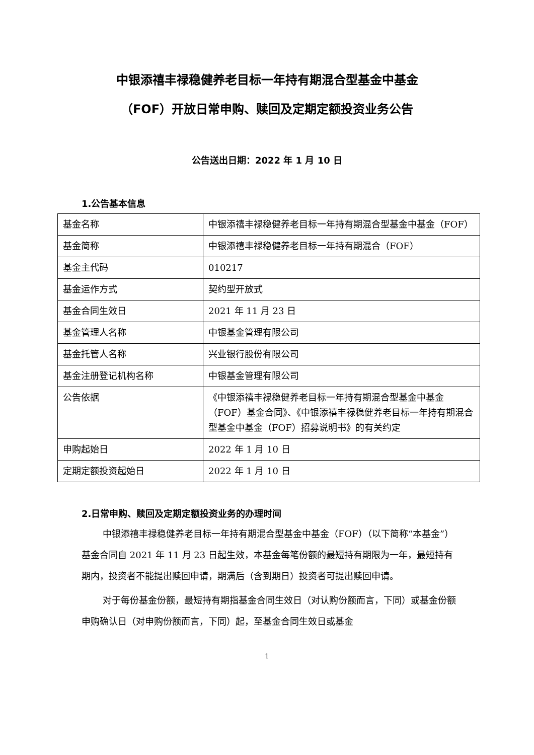中银添禧丰禄稳健养老目标一年持有期混合型基金中基金
（FOF）开放日常申购、赎回及定期定额投资业务公告
公告送出日期：2022 年 1 月 10 日
1.公告基本信息
| 基金名称 | 中银添禧丰禄稳健养老目标一年持有期混合型基金中基金（FOF） |
| 基金简称 | 中银添禧丰禄稳健养老目标一年持有期混合（FOF） |
| 基金主代码 | 010217 |
| 基金运作方式 | 契约型开放式 |
| 基金合同生效日 | 2021 年 11 月 23 日 |
| 基金管理人名称 | 中银基金管理有限公司 |
| 基金托管人名称 | 兴业银行股份有限公司 |
| 基金注册登记机构名称 | 中银基金管理有限公司 |
| 公告依据 | 《中银添禧丰禄稳健养老目标一年持有期混合型基金中基金（FOF）基金合同》、《中银添禧丰禄稳健养老目标一年持有期混合型基金中基金（FOF）招募说明书》的有关约定 |
| 申购起始日 | 2022 年 1 月 10 日 |
| 定期定额投资起始日 | 2022 年 1 月 10 日 |
2.日常申购、赎回及定期定额投资业务的办理时间
中银添禧丰禄稳健养老目标一年持有期混合型基金中基金（FOF）（以下简称“本基金”）基金合同自 2021 年 11 月 23 日起生效，本基金每笔份额的最短持有期限为一年，最短持有期内，投资者不能提出赎回申请，期满后（含到期日）投资者可提出赎回申请。
对于每份基金份额，最短持有期指基金合同生效日（对认购份额而言，下同）或基金份额申购确认日（对申购份额而言，下同）起，至基金合同生效日或基金
1